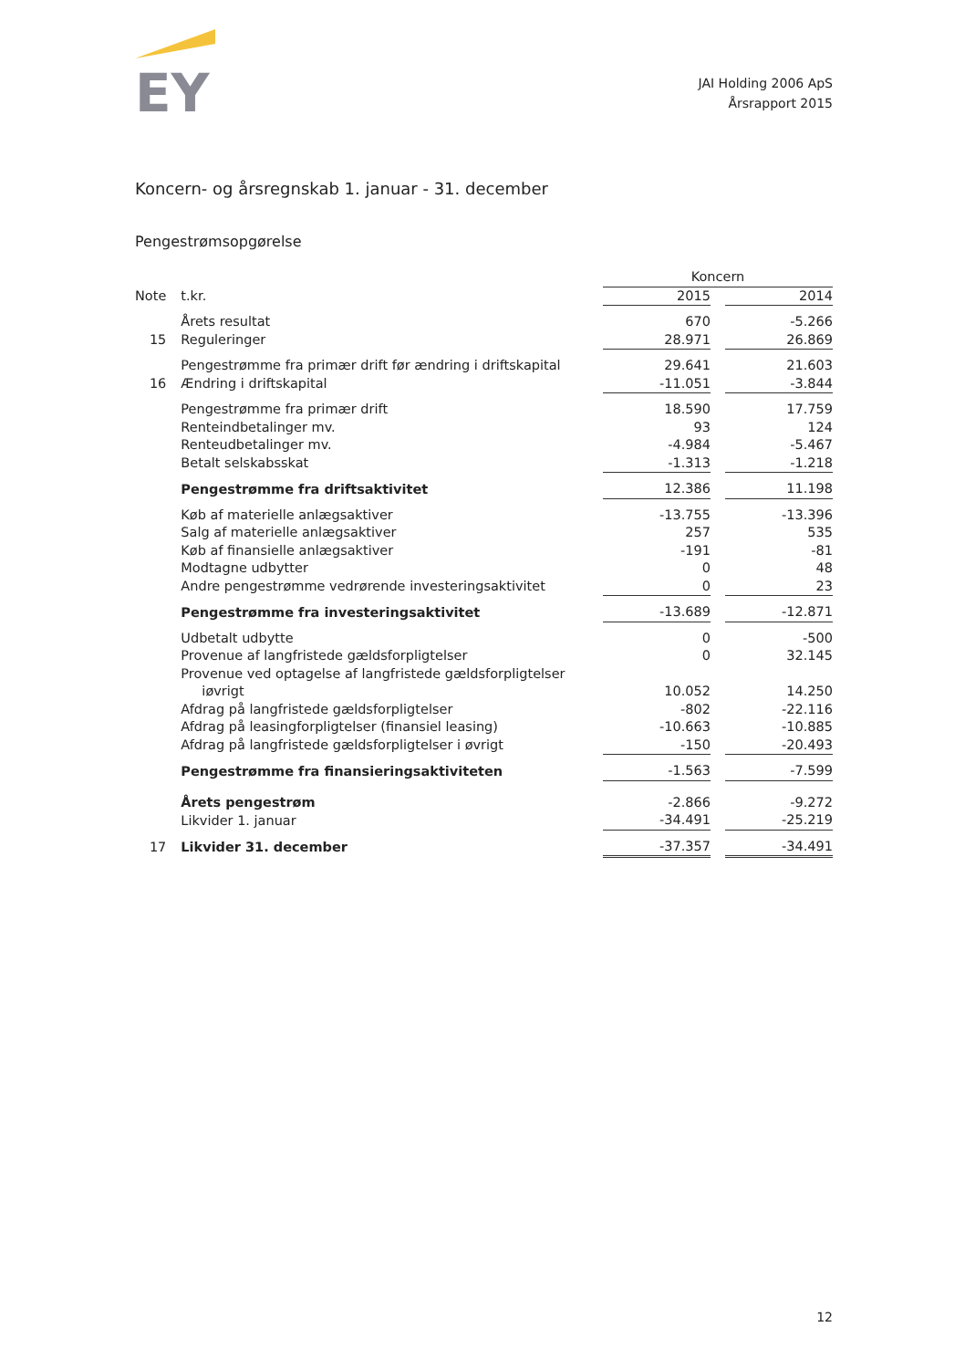EY
JAI Holding 2006 ApS
Årsrapport 2015
Koncern- og årsregnskab 1. januar - 31. december
Pengestrømsopgørelse
| | | Koncern | | |
| --- | --- | --- | --- | --- |
| Note | t.kr. | 2015 | | 2014 |
| | Årets resultat | 670 | | -5.266 |
| 15 | Reguleringer | 28.971 | | 26.869 |
| | Pengestrømme fra primær drift før ændring i driftskapital | 29.641 | | 21.603 |
| 16 | Ændring i driftskapital | -11.051 | | -3.844 |
| | Pengestrømme fra primær drift | 18.590 | | 17.759 |
| | Renteindbetalinger mv. | 93 | | 124 |
| | Renteudbetalinger mv. | -4.984 | | -5.467 |
| | Betalt selskabsskat | -1.313 | | -1.218 |
| | Pengestrømme fra driftsaktivitet | 12.386 | | 11.198 |
| | Køb af materielle anlægsaktiver | -13.755 | | -13.396 |
| | Salg af materielle anlægsaktiver | 257 | | 535 |
| | Køb af finansielle anlægsaktiver | -191 | | -81 |
| | Modtagne udbytter | 0 | | 48 |
| | Andre pengestrømme vedrørende investeringsaktivitet | 0 | | 23 |
| | Pengestrømme fra investeringsaktivitet | -13.689 | | -12.871 |
| | Udbetalt udbytte | 0 | | -500 |
| | Provenue af langfristede gældsforpligtelser | 0 | | 32.145 |
| | Provenue ved optagelse af langfristede gældsforpligtelser iøvrigt | 10.052 | | 14.250 |
| | Afdrag på langfristede gældsforpligtelser | -802 | | -22.116 |
| | Afdrag på leasingforpligtelser (finansiel leasing) | -10.663 | | -10.885 |
| | Afdrag på langfristede gældsforpligtelser i øvrigt | -150 | | -20.493 |
| | Pengestrømme fra finansieringsaktiviteten | -1.563 | | -7.599 |
| | Årets pengestrøm | -2.866 | | -9.272 |
| | Likvider 1. januar | -34.491 | | -25.219 |
| 17 | Likvider 31. december | -37.357 | | -34.491 |
12